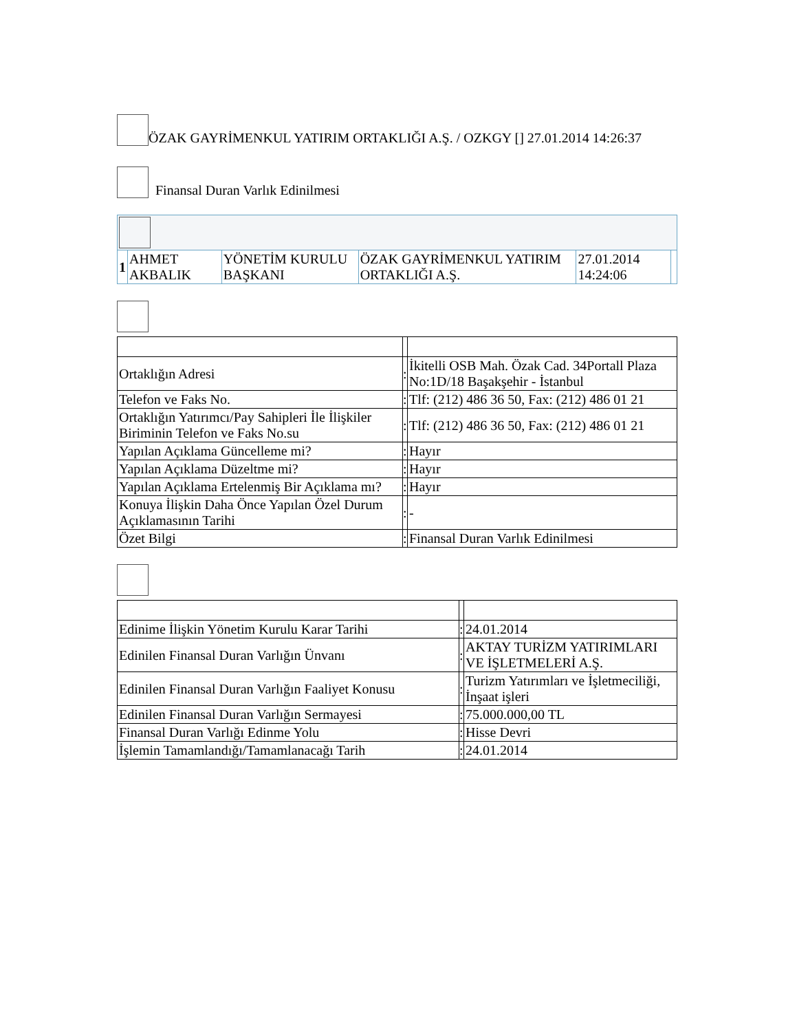ÖZAK GAYRİMENKUL YATIRIM ORTAKLIĞI A.Ş. / OZKGY [] 27.01.2014 14:26:37
Finansal Duran Varlık Edinilmesi
| 1 | AHMET AKBALIK | YÖNETİM KURULU BAŞKANI | ÖZAK GAYRİMENKUL YATIRIM ORTAKLIĞI A.Ş. | 27.01.2014 14:24:06 | |
| Ortaklığın Adresi | : | İkitelli OSB Mah. Özak Cad. 34Portall Plaza No:1D/18 Başakşehir - İstanbul |
| Telefon ve Faks No. | : | Tlf: (212) 486 36 50, Fax: (212) 486 01 21 |
| Ortaklığın Yatırımcı/Pay Sahipleri İle İlişkiler Biriminin Telefon ve Faks No.su | : | Tlf: (212) 486 36 50, Fax: (212) 486 01 21 |
| Yapılan Açıklama Güncelleme mi? | : | Hayır |
| Yapılan Açıklama Düzeltme mi? | : | Hayır |
| Yapılan Açıklama Ertelenmiş Bir Açıklama mı? | : | Hayır |
| Konuya İlişkin Daha Önce Yapılan Özel Durum Açıklamasının Tarihi | : | - |
| Özet Bilgi | : | Finansal Duran Varlık Edinilmesi |
| Edinime İlişkin Yönetim Kurulu Karar Tarihi | : | 24.01.2014 |
| Edinilen Finansal Duran Varlığın Ünvanı | : | AKTAY TURİZM YATIRIMLARI VE İŞLETMELERİ A.Ş. |
| Edinilen Finansal Duran Varlığın Faaliyet Konusu | : | Turizm Yatırımları ve İşletmeciliği, İnşaat işleri |
| Edinilen Finansal Duran Varlığın Sermayesi | : | 75.000.000,00 TL |
| Finansal Duran Varlığı Edinme Yolu | : | Hisse Devri |
| İşlemin Tamamlandığı/Tamamlanacağı Tarih | : | 24.01.2014 |